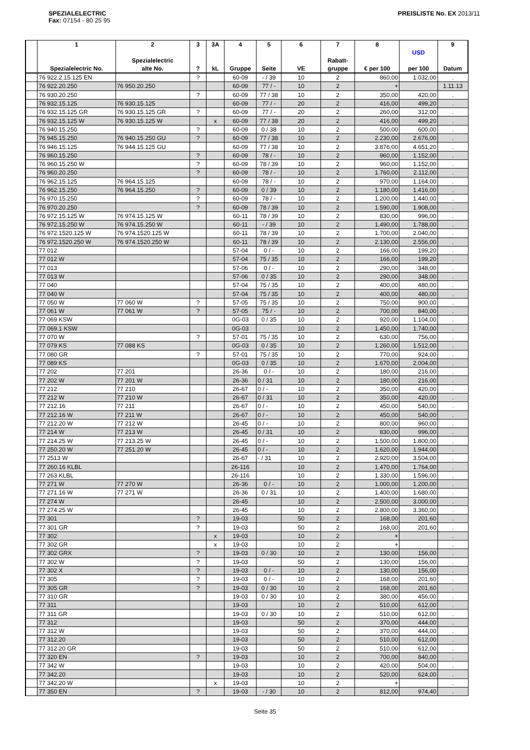SPEZIALELECTRIC
Fax: 07154 - 80 25 95
PREISLISTE No. EX 2013/11
| | 1 Spezialelectric No. | 2 Spezialelectric alte No. | 3 ? | 3A kL | 4 Gruppe | 5 Seite | 6 VE | 7 Rabatt- gruppe | 8 € per 100 | USD per 100 | 9 Datum |
| --- | --- | --- | --- | --- | --- | --- | --- | --- | --- | --- | --- |
| | 76 922.2.15.125 EN | | ? | | 60-09 | - / 39 | 10 | 2 | 860,00 | 1.032,00 | . |
| | 76 922.20.250 | 76 950.20.250 | | | 60-09 | 77 / - | 10 | 2 | + | | 1.11.13 |
| | 76 930.20.250 | | ? | | 60-09 | 77 / 38 | 10 | 2 | 350,00 | 420,00 | . |
| | 76 932.15.125 | 76 930.15.125 | | | 60-09 | 77 / - | 20 | 2 | 416,00 | 499,20 | . |
| | 76 932.15.125 GR | 76 930.15.125 GR | ? | | 60-09 | 77 / - | 20 | 2 | 260,00 | 312,00 | . |
| | 76 932.15.125 W | 76 930.15.125 W | | x | 60-09 | 77 / 38 | 20 | 2 | 416,00 | 499,20 | . |
| | 76 940.15.250 | | ? | | 60-09 | 0 / 38 | 10 | 2 | 500,00 | 600,00 | . |
| | 76 945.15.250 | 76 940.15.250 GU | ? | | 60-09 | 77 / 38 | 10 | 2 | 2.230,00 | 2.676,00 | . |
| | 76 946.15.125 | 76 944.15.125 GU | | | 60-09 | 77 / 38 | 10 | 2 | 3.876,00 | 4.651,20 | . |
| | 76 960.15.250 | | ? | | 60-09 | 78 / - | 10 | 2 | 960,00 | 1.152,00 | . |
| | 76 960.15.250 W | | ? | | 60-09 | 78 / 39 | 10 | 2 | 960,00 | 1.152,00 | . |
| | 76 960.20.250 | | ? | | 60-09 | 78 / - | 10 | 2 | 1.760,00 | 2.112,00 | . |
| | 76 962.15.125 | 76 964.15.125 | | | 60-09 | 78 / - | 10 | 2 | 970,00 | 1.164,00 | . |
| | 76 962.15.250 | 76 964.15.250 | ? | | 60-09 | 0 / 39 | 10 | 2 | 1.180,00 | 1.416,00 | . |
| | 76 970.15.250 | | ? | | 60-09 | 78 / - | 10 | 2 | 1.200,00 | 1.440,00 | . |
| | 76 970.20.250 | | ? | | 60-09 | 78 / 39 | 10 | 2 | 1.590,00 | 1.908,00 | . |
| | 76 972.15.125 W | 76 974.15.125 W | | | 60-11 | 78 / 39 | 10 | 2 | 830,00 | 996,00 | . |
| | 76 972.15.250 W | 76 974.15.250 W | | | 60-11 | - / 39 | 10 | 2 | 1.490,00 | 1.788,00 | . |
| | 76 972.1520.125 W | 76 974.1520.125 W | | | 60-11 | 78 / 39 | 10 | 2 | 1.700,00 | 2.040,00 | . |
| | 76 972.1520.250 W | 76 974.1520.250 W | | | 60-11 | 78 / 39 | 10 | 2 | 2.130,00 | 2.556,00 | . |
| | 77 012 | | | | 57-04 | 0 / - | 10 | 2 | 166,00 | 199,20 | . |
| | 77 012 W | | | | 57-04 | 75 / 35 | 10 | 2 | 166,00 | 199,20 | . |
| | 77 013 | | | | 57-06 | 0 / - | 10 | 2 | 290,00 | 348,00 | . |
| | 77 013 W | | | | 57-06 | 0 / 35 | 10 | 2 | 290,00 | 348,00 | . |
| | 77 040 | | | | 57-04 | 75 / 35 | 10 | 2 | 400,00 | 480,00 | . |
| | 77 040 W | | | | 57-04 | 75 / 35 | 10 | 2 | 400,00 | 480,00 | . |
| | 77 050 W | 77 060 W | ? | | 57-05 | 75 / 35 | 10 | 2 | 750,00 | 900,00 | . |
| | 77 061 W | 77 061 W | ? | | 57-05 | 75 / - | 10 | 2 | 700,00 | 840,00 | . |
| | 77 069 KSW | | | | 0G-03 | 0 / 35 | 10 | 2 | 920,00 | 1.104,00 | . |
| | 77 069.1 KSW | | | | 0G-03 | | 10 | 2 | 1.450,00 | 1.740,00 | . |
| | 77 070 W | | ? | | 57-01 | 75 / 35 | 10 | 2 | 630,00 | 756,00 | . |
| | 77 079 KS | 77 088 KS | | | 0G-03 | 0 / 35 | 10 | 2 | 1.260,00 | 1.512,00 | . |
| | 77 080 GR | | ? | | 57-01 | 75 / 35 | 10 | 2 | 770,00 | 924,00 | . |
| | 77 089 KS | | | | 0G-03 | 0 / 35 | 10 | 2 | 1.670,00 | 2.004,00 | . |
| | 77 202 | 77 201 | | | 26-36 | 0 / - | 10 | 2 | 180,00 | 216,00 | . |
| | 77 202 W | 77 201 W | | | 26-36 | 0 / 31 | 10 | 2 | 180,00 | 216,00 | . |
| | 77 212 | 77 210 | | | 26-67 | 0 / - | 10 | 2 | 350,00 | 420,00 | . |
| | 77 212 W | 77 210 W | | | 26-67 | 0 / 31 | 10 | 2 | 350,00 | 420,00 | . |
| | 77 212.16 | 77 211 | | | 26-67 | 0 / - | 10 | 2 | 450,00 | 540,00 | . |
| | 77 212.16 W | 77 211 W | | | 26-67 | 0 / - | 10 | 2 | 450,00 | 540,00 | . |
| | 77 212.20 W | 77 212 W | | | 26-45 | 0 / - | 10 | 2 | 800,00 | 960,00 | . |
| | 77 214 W | 77 213 W | | | 26-45 | 0 / 31 | 10 | 2 | 830,00 | 996,00 | . |
| | 77 214.25 W | 77 213.25 W | | | 26-45 | 0 / - | 10 | 2 | 1.500,00 | 1.800,00 | . |
| | 77 250.20 W | 77 251.20 W | | | 26-45 | 0 / - | 10 | 2 | 1.620,00 | 1.944,00 | . |
| | 77 2513 W | | | | 26-67 | - / 31 | 10 | 2 | 2.920,00 | 3.504,00 | . |
| | 77 260.16 KLBL | | | | 26-116 | | 10 | 2 | 1.470,00 | 1.764,00 | . |
| | 77 263 KLBL | | | | 26-116 | | 10 | 2 | 1.330,00 | 1.596,00 | . |
| | 77 271 W | 77 270 W | | | 26-36 | 0 / - | 10 | 2 | 1.000,00 | 1.200,00 | . |
| | 77 271.16 W | 77 271 W | | | 26-36 | 0 / 31 | 10 | 2 | 1.400,00 | 1.680,00 | . |
| | 77 274 W | | | | 26-45 | | 10 | 2 | 2.500,00 | 3.000,00 | . |
| | 77 274.25 W | | | | 26-45 | | 10 | 2 | 2.800,00 | 3.360,00 | . |
| | 77 301 | | ? | | 19-03 | | 50 | 2 | 168,00 | 201,60 | . |
| | 77 301 GR | | ? | | 19-03 | | 50 | 2 | 168,00 | 201,60 | . |
| | 77 302 | | | x | 19-03 | | 10 | 2 | + | | . |
| | 77 302 GR | | | x | 19-03 | | 10 | 2 | + | | . |
| | 77 302 GRX | | ? | | 19-03 | 0 / 30 | 10 | 2 | 130,00 | 156,00 | . |
| | 77 302 W | | ? | | 19-03 | | 50 | 2 | 130,00 | 156,00 | . |
| | 77 302 X | | ? | | 19-03 | 0 / - | 10 | 2 | 130,00 | 156,00 | . |
| | 77 305 | | ? | | 19-03 | 0 / - | 10 | 2 | 168,00 | 201,60 | . |
| | 77 305 GR | | ? | | 19-03 | 0 / 30 | 10 | 2 | 168,00 | 201,60 | . |
| | 77 310 GR | | | | 19-03 | 0 / 30 | 10 | 2 | 380,00 | 456,00 | . |
| | 77 311 | | | | 19-03 | | 10 | 2 | 510,00 | 612,00 | . |
| | 77 311 GR | | | | 19-03 | 0 / 30 | 10 | 2 | 510,00 | 612,00 | . |
| | 77 312 | | | | 19-03 | | 50 | 2 | 370,00 | 444,00 | . |
| | 77 312 W | | | | 19-03 | | 50 | 2 | 370,00 | 444,00 | . |
| | 77 312.20 | | | | 19-03 | | 50 | 2 | 510,00 | 612,00 | . |
| | 77 312.20 GR | | | | 19-03 | | 50 | 2 | 510,00 | 612,00 | . |
| | 77 320 EN | | ? | | 19-03 | | 10 | 2 | 700,00 | 840,00 | . |
| | 77 342 W | | | | 19-03 | | 10 | 2 | 420,00 | 504,00 | . |
| | 77 342.20 | | | | 19-03 | | 10 | 2 | 520,00 | 624,00 | . |
| | 77 342.20 W | | | x | 19-03 | | 10 | 2 | + | | . |
| | 77 350 EN | | ? | | 19-03 | - / 30 | 10 | 2 | 812,00 | 974,40 | . |
Seite 35